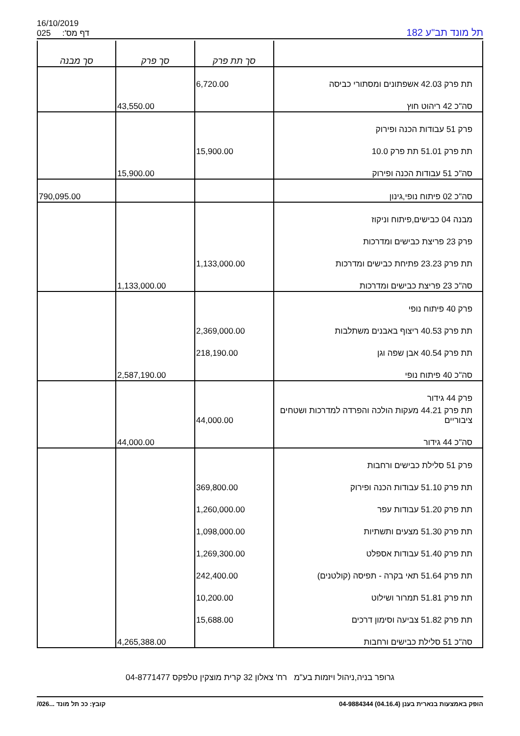16/10/2019
025 :'דף מס
תל מונד תב"ע 182
| | סך תת פרק | סך פרק | סך מבנה |
| --- | --- | --- | --- |
| תת פרק 42.03 אשפתונים ומסתורי כביסה | 6,720.00 | | |
| סה"כ 42 ריהוט חוץ | | 43,550.00 | |
| פרק 51 עבודות הכנה ופירוק | | | |
| תת פרק 51.01 תת פרק 10.0 | 15,900.00 | | |
| סה"כ 51 עבודות הכנה ופירוק | | 15,900.00 | |
| סה"כ 02 פיתוח נופי,גינון | | | 790,095.00 |
| מבנה 04 כבישים,פיתוח וניקוז | | | |
| פרק 23 פריצת כבישים ומדרכות | | | |
| תת פרק 23.23 פתיחת כבישים ומדרכות | 1,133,000.00 | | |
| סה"כ 23 פריצת כבישים ומדרכות | | 1,133,000.00 | |
| פרק 40 פיתוח נופי | | | |
| תת פרק 40.53 ריצוף באבנים משתלבות | 2,369,000.00 | | |
| תת פרק 40.54 אבן שפה וגן | 218,190.00 | | |
| סה"כ 40 פיתוח נופי | | 2,587,190.00 | |
| פרק 44 גידור | | | |
| תת פרק 44.21 מעקות הולכה והפרדה למדרכות ושטחים ציבוריים | 44,000.00 | | |
| סה"כ 44 גידור | | 44,000.00 | |
| פרק 51 סלילת כבישים ורחבות | | | |
| תת פרק 51.10 עבודות הכנה ופירוק | 369,800.00 | | |
| תת פרק 51.20 עבודות עפר | 1,260,000.00 | | |
| תת פרק 51.30 מצעים ותשתיות | 1,098,000.00 | | |
| תת פרק 51.40 עבודות אספלט | 1,269,300.00 | | |
| תת פרק 51.64 תאי בקרה - תפיסה (קולטנים) | 242,400.00 | | |
| תת פרק 51.81 תמרור ושילוט | 10,200.00 | | |
| תת פרק 51.82 צביעה וסימון דרכים | 15,688.00 | | |
| סה"כ 51 סלילת כבישים ורחבות | | 4,265,388.00 | |
גרופר בניה,ניהול ויזמות בע"מ רח' צאלון 32 קרית מוצקין טלפקס 04-8771477
הופק באמצעות בנארית בענן (04.16.4) 04-9884344 קובץ: ככ תל מונד ...026/